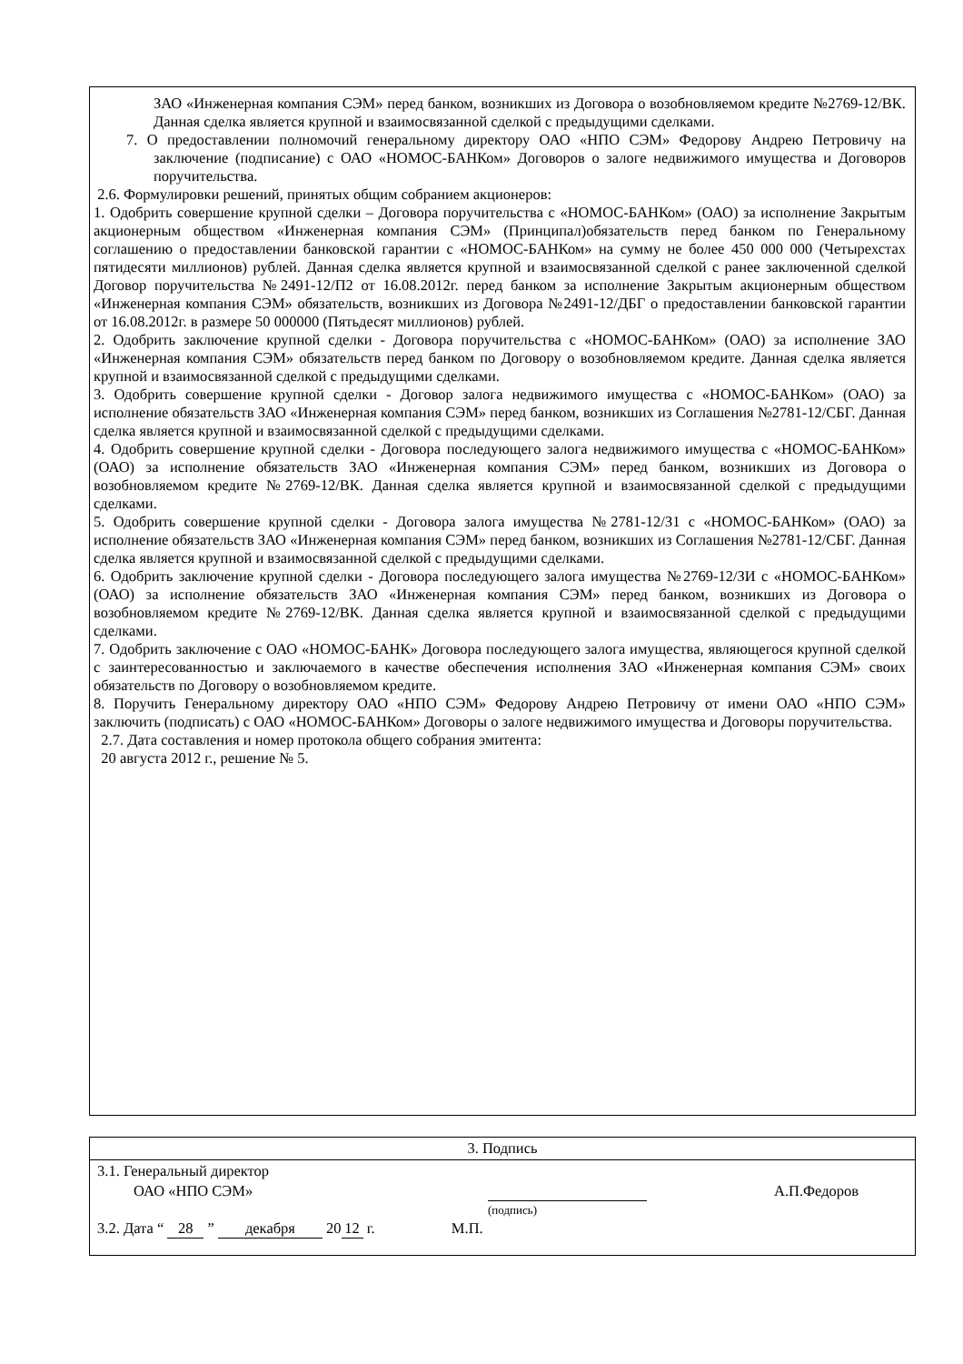ЗАО «Инженерная компания СЭМ» перед банком, возникших из Договора о возобновляемом кредите №2769-12/ВК. Данная сделка является крупной и взаимосвязанной сделкой с предыдущими сделками.
7. О предоставлении полномочий генеральному директору ОАО «НПО СЭМ» Федорову Андрею Петровичу на заключение (подписание) с ОАО «НОМОС-БАНКом» Договоров о залоге недвижимого имущества и Договоров поручительства.
2.6. Формулировки решений, принятых общим собранием акционеров:
1. Одобрить совершение крупной сделки – Договора поручительства с «НОМОС-БАНКом» (ОАО) за исполнение Закрытым акционерным обществом «Инженерная компания СЭМ» (Принципал)обязательств перед банком по Генеральному соглашению о предоставлении банковской гарантии с «НОМОС-БАНКом» на сумму не более 450 000 000 (Четырехстах пятидесяти миллионов) рублей. Данная сделка является крупной и взаимосвязанной сделкой с ранее заключенной сделкой Договор поручительства №2491-12/П2 от 16.08.2012г. перед банком за исполнение Закрытым акционерным обществом «Инженерная компания СЭМ» обязательств, возникших из Договора №2491-12/ДБГ о предоставлении банковской гарантии от 16.08.2012г. в размере 50 000000 (Пятьдесят миллионов) рублей.
2. Одобрить заключение крупной сделки - Договора поручительства с «НОМОС-БАНКом» (ОАО) за исполнение ЗАО «Инженерная компания СЭМ» обязательств перед банком по Договору о возобновляемом кредите. Данная сделка является крупной и взаимосвязанной сделкой с предыдущими сделками.
3. Одобрить совершение крупной сделки - Договор залога недвижимого имущества с «НОМОС-БАНКом» (ОАО) за исполнение обязательств ЗАО «Инженерная компания СЭМ» перед банком, возникших из Соглашения №2781-12/СБГ. Данная сделка является крупной и взаимосвязанной сделкой с предыдущими сделками.
4. Одобрить совершение крупной сделки - Договора последующего залога недвижимого имущества с «НОМОС-БАНКом» (ОАО) за исполнение обязательств ЗАО «Инженерная компания СЭМ» перед банком, возникших из Договора о возобновляемом кредите №2769-12/ВК. Данная сделка является крупной и взаимосвязанной сделкой с предыдущими сделками.
5. Одобрить совершение крупной сделки - Договора залога имущества №2781-12/З1 с «НОМОС-БАНКом» (ОАО) за исполнение обязательств ЗАО «Инженерная компания СЭМ» перед банком, возникших из Соглашения №2781-12/СБГ. Данная сделка является крупной и взаимосвязанной сделкой с предыдущими сделками.
6. Одобрить заключение крупной сделки - Договора последующего залога имущества №2769-12/ЗИ с «НОМОС-БАНКом» (ОАО) за исполнение обязательств ЗАО «Инженерная компания СЭМ» перед банком, возникших из Договора о возобновляемом кредите №2769-12/ВК. Данная сделка является крупной и взаимосвязанной сделкой с предыдущими сделками.
7. Одобрить заключение с ОАО «НОМОС-БАНК» Договора последующего залога имущества, являющегося крупной сделкой с заинтересованностью и заключаемого в качестве обеспечения исполнения ЗАО «Инженерная компания СЭМ» своих обязательств по Договору о возобновляемом кредите.
8. Поручить Генеральному директору ОАО «НПО СЭМ» Федорову Андрею Петровичу от имени ОАО «НПО СЭМ» заключить (подписать) с ОАО «НОМОС-БАНКом» Договоры о залоге недвижимого имущества и Договоры поручительства.
2.7. Дата составления и номер протокола общего собрания эмитента:
20 августа 2012 г., решение № 5.
| 3. Подпись |
| 3.1. Генеральный директор ОАО «НПО СЭМ» А.П.Федоров (подпись) 3.2. Дата “ 28 ” декабря 20 12 г. М.П. |